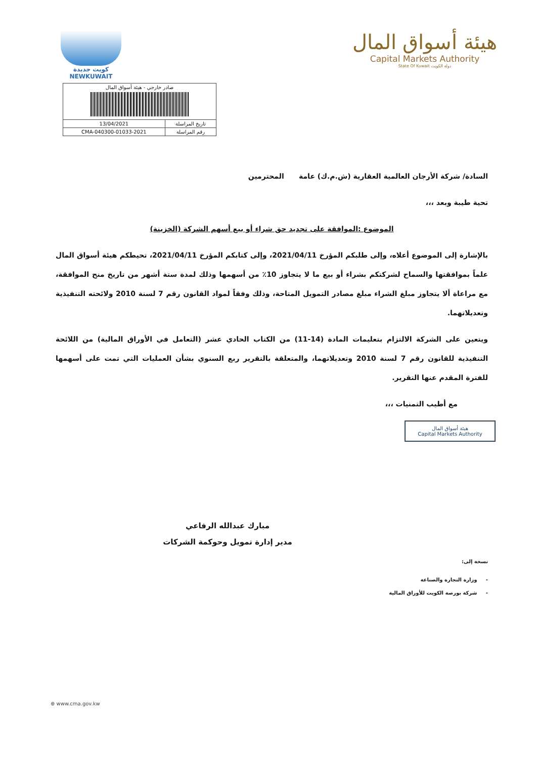كويت جديدة
NEWKUWAIT
هيئة أسواق المال
Capital Markets Authority
State Of Kuwait دولة الكويت
| صادر خارجي - هيئة أسواق المال | |
| 13/04/2021 | تاريخ المراسلة |
| CMA-040300-01033-2021 | رقم المراسلة |
السادة/ شركة الأرجان العالمية العقارية (ش.م.ك) عامة المحترمين
تحية طيبة وبعد ،،،
الموضوع :الموافقة على تجديد حق شراء أو بيع أسهم الشركة (الخزينة)
بالإشارة إلى الموضوع أعلاه، وإلى طلبكم المؤرخ 2021/04/11، وإلى كتابكم المؤرخ 2021/04/11، تحيطكم هيئة أسواق المال علماً بموافقتها والسماح لشركتكم بشراء أو بيع ما لا يتجاوز 10٪ من أسهمها وذلك لمدة ستة أشهر من تاريخ منح الموافقة، مع مراعاة ألا يتجاوز مبلغ الشراء مبلغ مصادر التمويل المتاحة، وذلك وفقاً لمواد القانون رقم 7 لسنة 2010 ولائحته التنفيذية وتعديلاتهما.
ويتعين على الشركة الالتزام بتعليمات المادة (14-11) من الكتاب الحادي عشر (التعامل في الأوراق المالية) من اللائحة التنفيذية للقانون رقم 7 لسنة 2010 وتعديلاتهما، والمتعلقة بالتقرير ربع السنوي بشأن العمليات التي تمت على أسهمها للفترة المقدم عنها التقرير.
مع أطيب التمنيات ،،،
هيئة أسواق المال
Capital Markets Authority
مبارك عبدالله الرفاعي
مدير إدارة تمويل وحوكمة الشركات
نسخة إلى:
- وزارة التجارة والصناعة
- شركة بورصة الكويت للأوراق المالية
⊕ www.cma.gov.kw